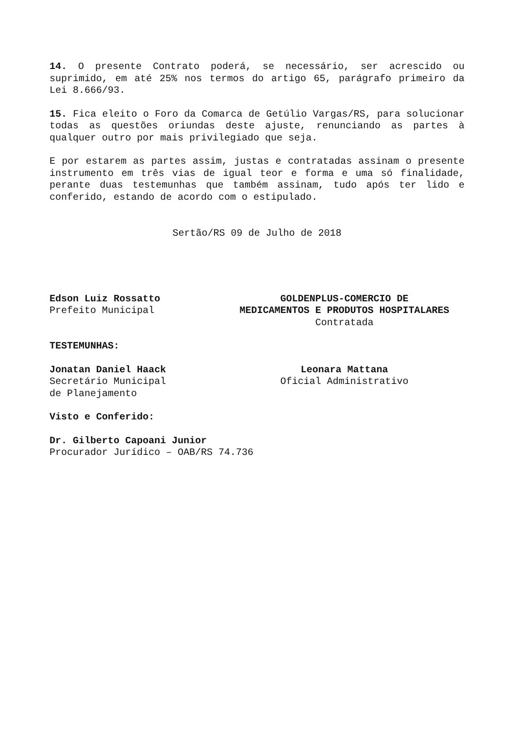14. O presente Contrato poderá, se necessário, ser acrescido ou suprimido, em até 25% nos termos do artigo 65, parágrafo primeiro da Lei 8.666/93.
15. Fica eleito o Foro da Comarca de Getúlio Vargas/RS, para solucionar todas as questões oriundas deste ajuste, renunciando as partes à qualquer outro por mais privilegiado que seja.
E por estarem as partes assim, justas e contratadas assinam o presente instrumento em três vias de igual teor e forma e uma só finalidade, perante duas testemunhas que também assinam, tudo após ter lido e conferido, estando de acordo com o estipulado.
Sertão/RS 09 de Julho de 2018
Edson Luiz Rossatto
Prefeito Municipal
GOLDENPLUS-COMERCIO DE
MEDICAMENTOS E PRODUTOS HOSPITALARES
Contratada
TESTEMUNHAS:
Jonatan Daniel Haack
Secretário Municipal
de Planejamento
Leonara Mattana
Oficial Administrativo
Visto e Conferido:
Dr. Gilberto Capoani Junior
Procurador Jurídico – OAB/RS 74.736